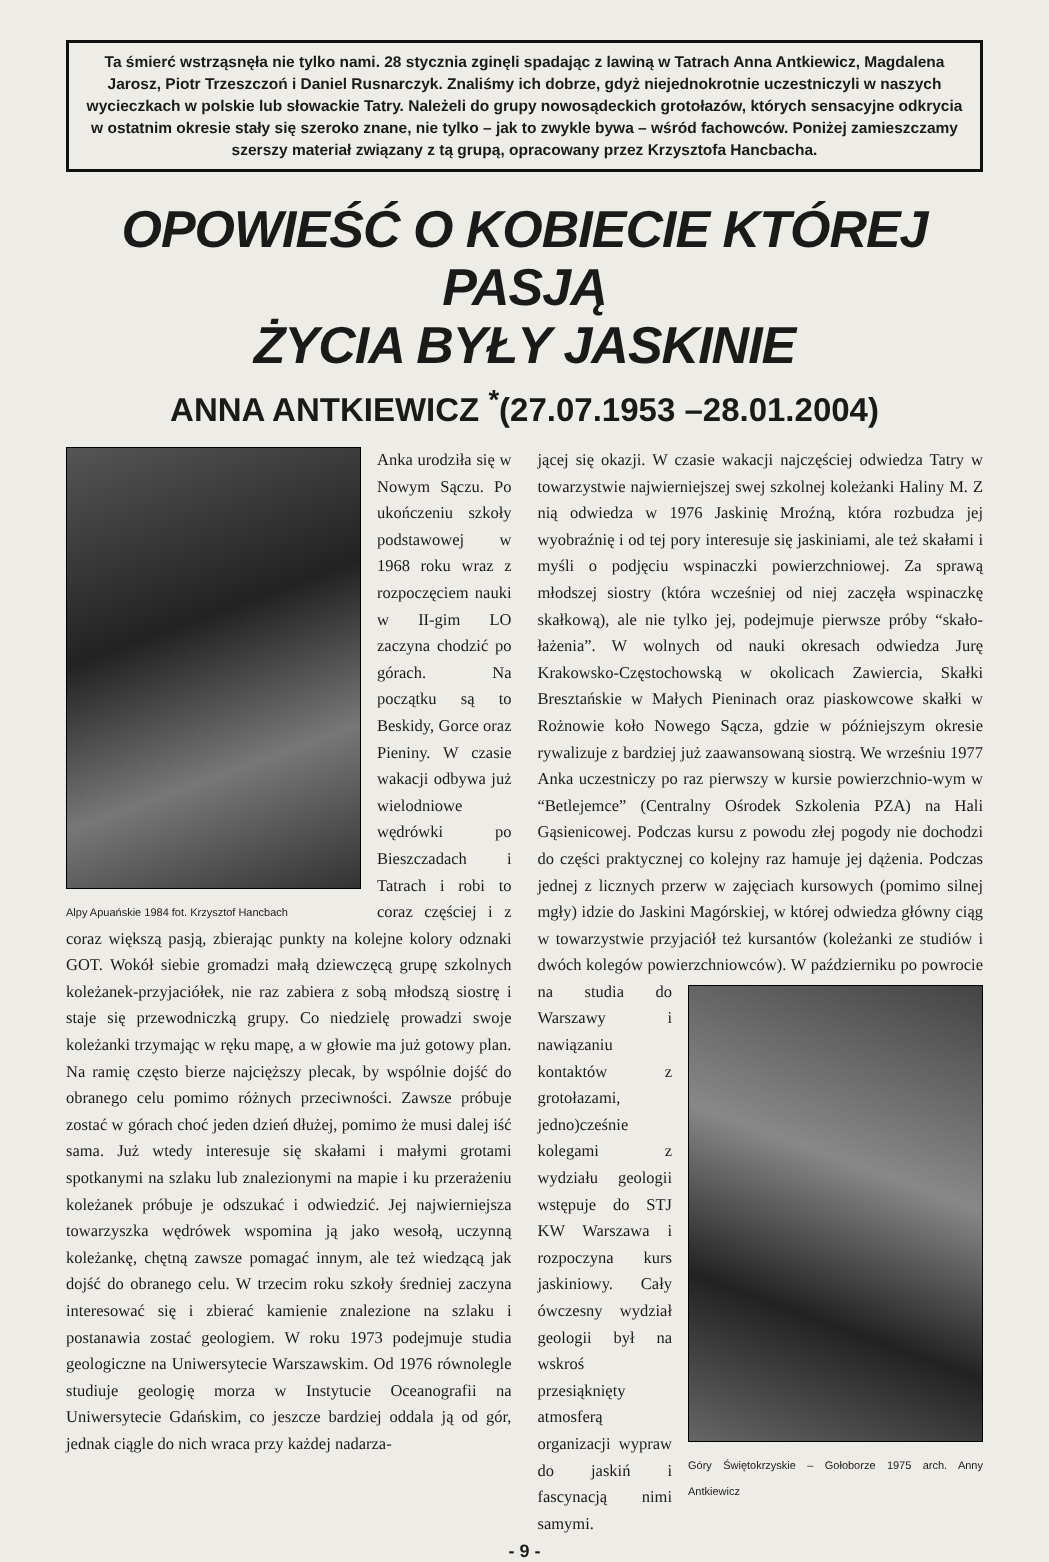Ta śmierć wstrząsnęła nie tylko nami. 28 stycznia zginęli spadając z lawiną w Tatrach Anna Antkiewicz, Magdalena Jarosz, Piotr Trzeszczoń i Daniel Rusnarczyk. Znaliśmy ich dobrze, gdyż niejednokrotnie uczestniczyli w naszych wycieczkach w polskie lub słowackie Tatry. Należeli do grupy nowosądeckich grotołazów, których sensacyjne odkrycia w ostatnim okresie stały się szeroko znane, nie tylko – jak to zwykle bywa – wśród fachowców. Poniżej zamieszczamy szerszy materiał związany z tą grupą, opracowany przez Krzysztofa Hancbacha.
OPOWIEŚĆ O KOBIECIE KTÓREJ PASJĄ
ŻYCIA BYŁY JASKINIE
ANNA ANTKIEWICZ <sup>*</sup>(27.07.1953 –28.01.2004)
Alpy Apuańskie 1984 fot. Krzysztof Hancbach
Anka urodziła się w Nowym Sączu. Po ukończeniu szkoły podstawowej w 1968 roku wraz z rozpoczęciem nauki w II-gim LO zaczyna chodzić po górach. Na początku są to Beskidy, Gorce oraz Pieniny. W czasie wakacji odbywa już wielodniowe wędrówki po Bieszczadach i Tatrach i robi to coraz częściej i z coraz większą pasją, zbierając punkty na kolejne kolory odznaki GOT. Wokół siebie gromadzi małą dziewczęcą grupę szkolnych koleżanek-przyjaciółek, nie raz zabiera z sobą młodszą siostrę i staje się przewodniczką grupy. Co niedzielę prowadzi swoje koleżanki trzymając w ręku mapę, a w głowie ma już gotowy plan. Na ramię często bierze najcięższy plecak, by wspólnie dojść do obranego celu pomimo różnych przeciwności. Zawsze próbuje zostać w górach choć jeden dzień dłużej, pomimo że musi dalej iść sama. Już wtedy interesuje się skałami i małymi grotami spotkanymi na szlaku lub znalezionymi na mapie i ku przerażeniu koleżanek próbuje je odszukać i odwiedzić. Jej najwierniejsza towarzyszka wędrówek wspomina ją jako wesołą, uczynną koleżankę, chętną zawsze pomagać innym, ale też wiedzącą jak dojść do obranego celu. W trzecim roku szkoły średniej zaczyna interesować się i zbierać kamienie znalezione na szlaku i postanawia zostać geologiem. W roku 1973 podejmuje studia geologiczne na Uniwersytecie Warszawskim. Od 1976 równolegle studiuje geologię morza w Instytucie Oceanografii na Uniwersytecie Gdańskim, co jeszcze bardziej oddala ją od gór, jednak ciągle do nich wraca przy każdej nadarza-
jącej się okazji. W czasie wakacji najczęściej odwiedza Tatry w towarzystwie najwierniejszej swej szkolnej koleżanki Haliny M. Z nią odwiedza w 1976 Jaskinię Mroźną, która rozbudza jej wyobraźnię i od tej pory interesuje się jaskiniami, ale też skałami i myśli o podjęciu wspinaczki powierzchniowej. Za sprawą młodszej siostry (która wcześniej od niej zaczęła wspinaczkę skałkową), ale nie tylko jej, podejmuje pierwsze próby “skało-łażenia”. W wolnych od nauki okresach odwiedza Jurę Krakowsko-Częstochowską w okolicach Zawiercia, Skałki Bresztańskie w Małych Pieninach oraz piaskowcowe skałki w Rożnowie koło Nowego Sącza, gdzie w późniejszym okresie rywalizuje z bardziej już zaawansowaną siostrą. We wrześniu 1977 Anka uczestniczy po raz pierwszy w kursie powierzchnio-wym w “Betlejemce” (Centralny Ośrodek Szkolenia PZA) na Hali Gąsienicowej. Podczas kursu z powodu złej pogody nie dochodzi do części praktycznej co kolejny raz hamuje jej dążenia. Podczas jednej z licznych przerw w zajęciach kursowych (pomimo silnej mgły) idzie do Jaskini Magórskiej, w której odwiedza główny ciąg w towarzystwie przyjaciół też kursantów (koleżanki ze studiów i dwóch kolegów powierzchniowców). W październiku po powrocie
Góry Świętokrzyskie – Gołoborze 1975 arch. Anny Antkiewicz
na studia do Warszawy i nawiązaniu kontaktów z grotołazami, jedno)cześnie kolegami z wydziału geologii wstępuje do STJ KW Warszawa i rozpoczyna kurs jaskiniowy. Cały ówczesny wydział geologii był na wskroś przesiąknięty atmosferą organizacji wypraw do jaskiń i fascynacją nimi samymi.
- 9 -